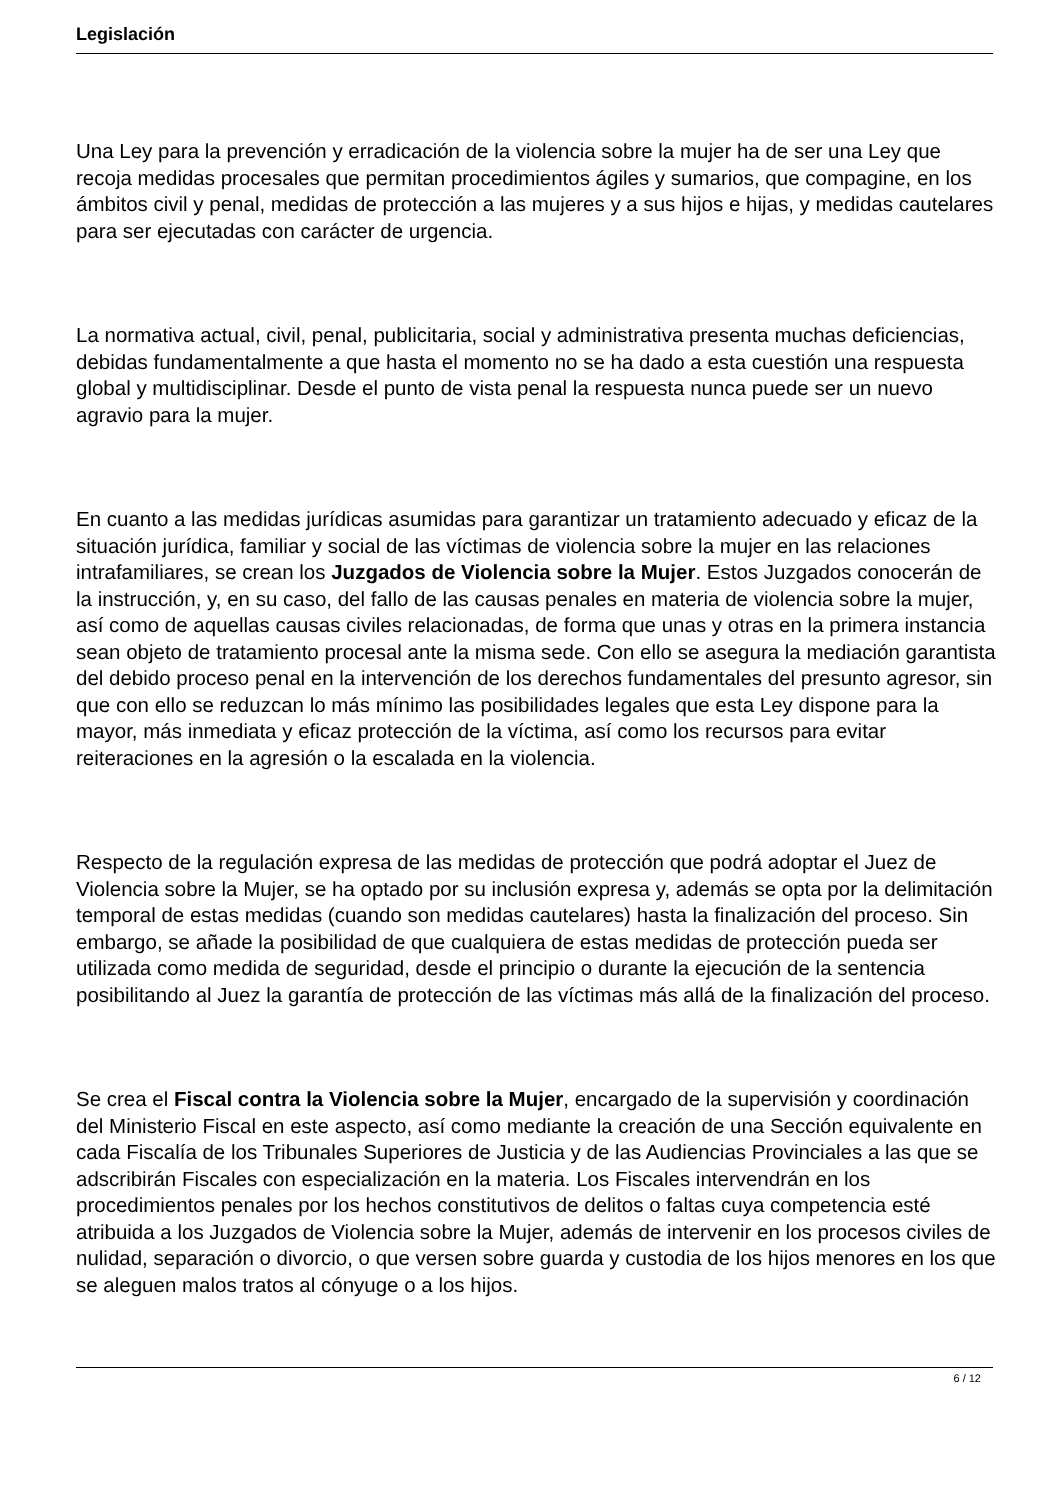Legislación
Una Ley para la prevención y erradicación de la violencia sobre la mujer ha de ser una Ley que recoja medidas procesales que permitan procedimientos ágiles y sumarios, que compagine, en los ámbitos civil y penal, medidas de protección a las mujeres y a sus hijos e hijas, y medidas cautelares para ser ejecutadas con carácter de urgencia.
La normativa actual, civil, penal, publicitaria, social y administrativa presenta muchas deficiencias, debidas fundamentalmente a que hasta el momento no se ha dado a esta cuestión una respuesta global y multidisciplinar. Desde el punto de vista penal la respuesta nunca puede ser un nuevo agravio para la mujer.
En cuanto a las medidas jurídicas asumidas para garantizar un tratamiento adecuado y eficaz de la situación jurídica, familiar y social de las víctimas de violencia sobre la mujer en las relaciones intrafamiliares, se crean los Juzgados de Violencia sobre la Mujer. Estos Juzgados conocerán de la instrucción, y, en su caso, del fallo de las causas penales en materia de violencia sobre la mujer, así como de aquellas causas civiles relacionadas, de forma que unas y otras en la primera instancia sean objeto de tratamiento procesal ante la misma sede. Con ello se asegura la mediación garantista del debido proceso penal en la intervención de los derechos fundamentales del presunto agresor, sin que con ello se reduzcan lo más mínimo las posibilidades legales que esta Ley dispone para la mayor, más inmediata y eficaz protección de la víctima, así como los recursos para evitar reiteraciones en la agresión o la escalada en la violencia.
Respecto de la regulación expresa de las medidas de protección que podrá adoptar el Juez de Violencia sobre la Mujer, se ha optado por su inclusión expresa y, además se opta por la delimitación temporal de estas medidas (cuando son medidas cautelares) hasta la finalización del proceso. Sin embargo, se añade la posibilidad de que cualquiera de estas medidas de protección pueda ser utilizada como medida de seguridad, desde el principio o durante la ejecución de la sentencia posibilitando al Juez la garantía de protección de las víctimas más allá de la finalización del proceso.
Se crea el Fiscal contra la Violencia sobre la Mujer, encargado de la supervisión y coordinación del Ministerio Fiscal en este aspecto, así como mediante la creación de una Sección equivalente en cada Fiscalía de los Tribunales Superiores de Justicia y de las Audiencias Provinciales a las que se adscribirán Fiscales con especialización en la materia. Los Fiscales intervendrán en los procedimientos penales por los hechos constitutivos de delitos o faltas cuya competencia esté atribuida a los Juzgados de Violencia sobre la Mujer, además de intervenir en los procesos civiles de nulidad, separación o divorcio, o que versen sobre guarda y custodia de los hijos menores en los que se aleguen malos tratos al cónyuge o a los hijos.
6 / 12